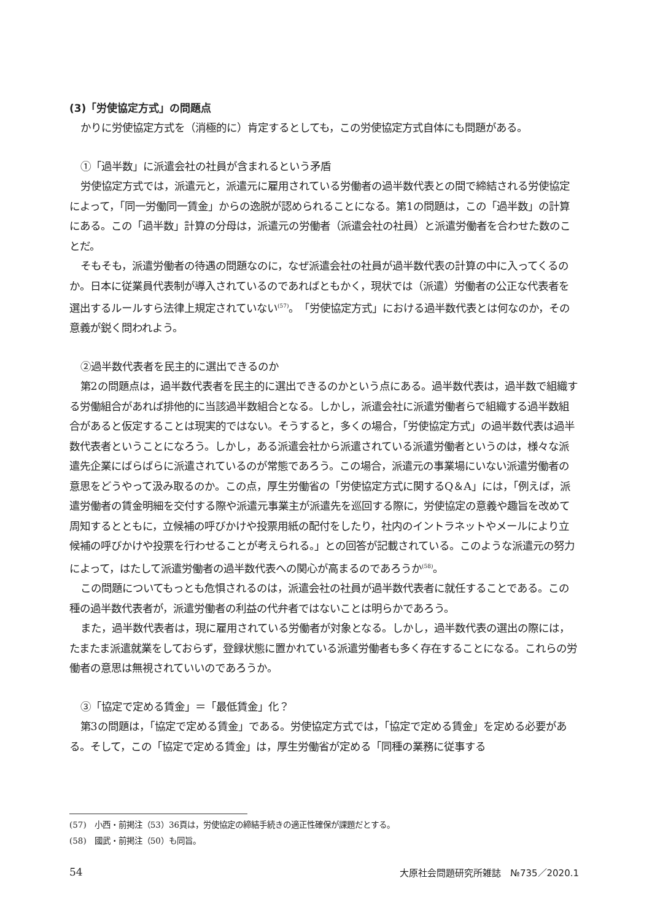(3)「労使協定方式」の問題点
かりに労使協定方式を（消極的に）肯定するとしても，この労使協定方式自体にも問題がある。
①「過半数」に派遣会社の社員が含まれるという矛盾
労使協定方式では，派遣元と，派遣元に雇用されている労働者の過半数代表との間で締結される労使協定によって，「同一労働同一賃金」からの逸脱が認められることになる。第1の問題は，この「過半数」の計算にある。この「過半数」計算の分母は，派遣元の労働者（派遣会社の社員）と派遣労働者を合わせた数のことだ。
そもそも，派遣労働者の待遇の問題なのに，なぜ派遣会社の社員が過半数代表の計算の中に入ってくるのか。日本に従業員代表制が導入されているのであればともかく，現状では（派遣）労働者の公正な代表者を選出するルールすら法律上規定されていない<sup>(57)</sup>。「労使協定方式」における過半数代表とは何なのか，その意義が鋭く問われよう。
②過半数代表者を民主的に選出できるのか
第2の問題点は，過半数代表者を民主的に選出できるのかという点にある。過半数代表は，過半数で組織する労働組合があれば排他的に当該過半数組合となる。しかし，派遣会社に派遣労働者らで組織する過半数組合があると仮定することは現実的ではない。そうすると，多くの場合，「労使協定方式」の過半数代表は過半数代表者ということになろう。しかし，ある派遣会社から派遣されている派遣労働者というのは，様々な派遣先企業にばらばらに派遣されているのが常態であろう。この場合，派遣元の事業場にいない派遣労働者の意思をどうやって汲み取るのか。この点，厚生労働省の「労使協定方式に関するQ＆A」には，「例えば，派遣労働者の賃金明細を交付する際や派遣元事業主が派遣先を巡回する際に，労使協定の意義や趣旨を改めて周知するとともに，立候補の呼びかけや投票用紙の配付をしたり，社内のイントラネットやメールにより立候補の呼びかけや投票を行わせることが考えられる。」との回答が記載されている。このような派遣元の努力によって，はたして派遣労働者の過半数代表への関心が高まるのであろうか<sup>(58)</sup>。
この問題についてもっとも危惧されるのは，派遣会社の社員が過半数代表者に就任することである。この種の過半数代表者が，派遣労働者の利益の代弁者ではないことは明らかであろう。
また，過半数代表者は，現に雇用されている労働者が対象となる。しかし，過半数代表の選出の際には，たまたま派遣就業をしておらず，登録状態に置かれている派遣労働者も多く存在することになる。これらの労働者の意思は無視されていいのであろうか。
③「協定で定める賃金」＝「最低賃金」化？
第3の問題は，「協定で定める賃金」である。労使協定方式では，「協定で定める賃金」を定める必要がある。そして，この「協定で定める賃金」は，厚生労働省が定める「同種の業務に従事する
(57)　小西・前掲注（53）36頁は，労使協定の締結手続きの適正性確保が課題だとする。
(58)　國武・前掲注（50）も同旨。
54 大原社会問題研究所雑誌　№735／2020.1